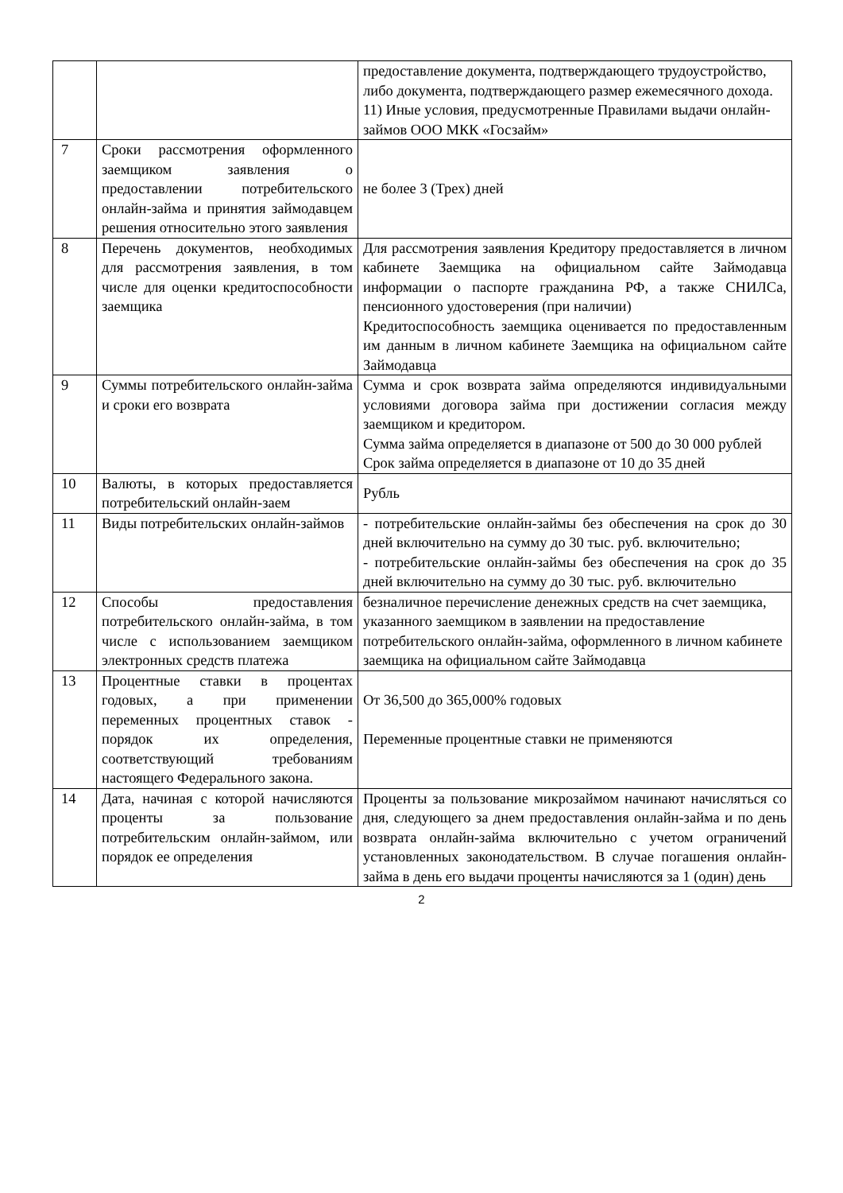| | | предоставление документа, подтверждающего трудоустройство, либо документа, подтверждающего размер ежемесячного дохода. 11) Иные условия, предусмотренные Правилами выдачи онлайн-займов ООО МКК «Госзайм» |
| 7 | Сроки рассмотрения оформленного заемщиком заявления о предоставлении потребительского онлайн-займа и принятия займодавцем решения относительно этого заявления | не более 3 (Трех) дней |
| 8 | Перечень документов, необходимых для рассмотрения заявления, в том числе для оценки кредитоспособности заемщика | Для рассмотрения заявления Кредитору предоставляется в личном кабинете Заемщика на официальном сайте Займодавца информации о паспорте гражданина РФ, а также СНИЛСа, пенсионного удостоверения (при наличии) Кредитоспособность заемщика оценивается по предоставленным им данным в личном кабинете Заемщика на официальном сайте Займодавца |
| 9 | Суммы потребительского онлайн-займа и сроки его возврата | Сумма и срок возврата займа определяются индивидуальными условиями договора займа при достижении согласия между заемщиком и кредитором. Сумма займа определяется в диапазоне от 500 до 30 000 рублей Срок займа определяется в диапазоне от 10 до 35 дней |
| 10 | Валюты, в которых предоставляется потребительский онлайн-заем | Рубль |
| 11 | Виды потребительских онлайн-займов | - потребительские онлайн-займы без обеспечения на срок до 30 дней включительно на сумму до 30 тыс. руб. включительно; - потребительские онлайн-займы без обеспечения на срок до 35 дней включительно на сумму до 30 тыс. руб. включительно |
| 12 | Способы предоставления потребительского онлайн-займа, в том числе с использованием заемщиком электронных средств платежа | безналичное перечисление денежных средств на счет заемщика, указанного заемщиком в заявлении на предоставление потребительского онлайн-займа, оформленного в личном кабинете заемщика на официальном сайте Займодавца |
| 13 | Процентные ставки в процентах годовых, а при применении переменных процентных ставок - порядок их определения, соответствующий требованиям настоящего Федерального закона. | От 36,500 до 365,000% годовых Переменные процентные ставки не применяются |
| 14 | Дата, начиная с которой начисляются проценты за пользование потребительским онлайн-займом, или порядок ее определения | Проценты за пользование микрозаймом начинают начисляться со дня, следующего за днем предоставления онлайн-займа и по день возврата онлайн-займа включительно с учетом ограничений установленных законодательством. В случае погашения онлайн-займа в день его выдачи проценты начисляются за 1 (один) день |
2